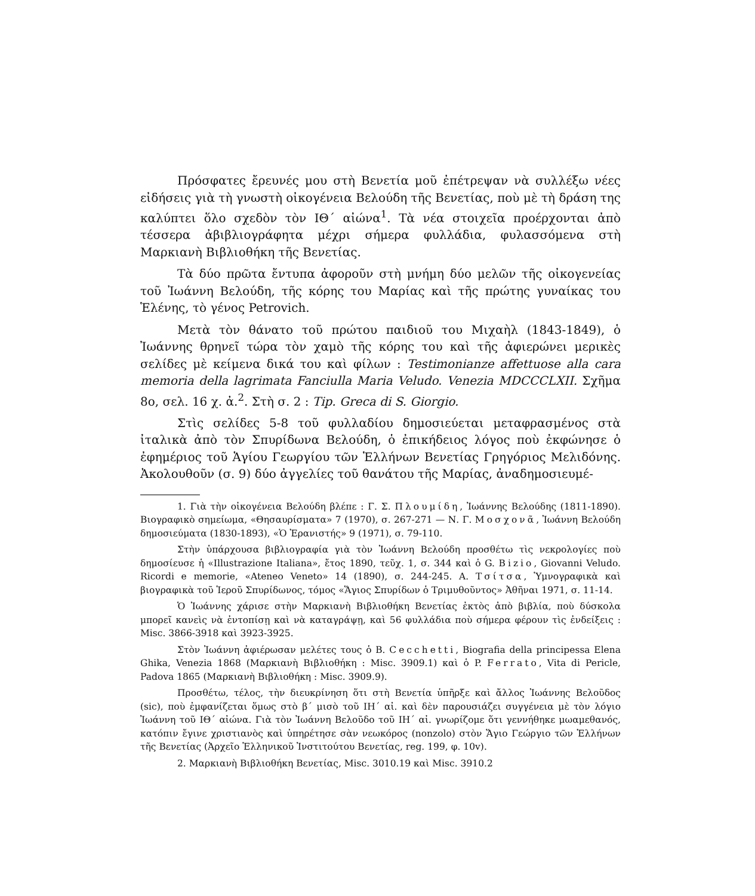Πρόσφατες ἔρευνές μου στὴ Βενετία μοῦ ἐπέτρεψαν νὰ συλλέξω νέες εἰδήσεις γιὰ τὴ γνωστὴ οἰκογένεια Βελούδη τῆς Βενετίας, ποὺ μὲ τὴ δράση της καλύπτει ὅλο σχεδὸν τὸν ΙΘ΄ αἰώνα<sup>1</sup>. Τὰ νέα στοιχεῖα προέρχονται ἀπὸ τέσσερα ἀβιβλιογράφητα μέχρι σήμερα φυλλάδια, φυλασσόμενα στὴ Μαρκιανὴ Βιβλιοθήκη τῆς Βενετίας.
Τὰ δύο πρῶτα ἔντυπα ἀφοροῦν στὴ μνήμη δύο μελῶν τῆς οἰκογενείας τοῦ Ἰωάννη Βελούδη, τῆς κόρης του Μαρίας καὶ τῆς πρώτης γυναίκας του Ἑλένης, τὸ γένος Petrovich.
Μετὰ τὸν θάνατο τοῦ πρώτου παιδιοῦ του Μιχαὴλ (1843-1849), ὁ Ἰωάννης θρηνεῖ τώρα τὸν χαμὸ τῆς κόρης του καὶ τῆς ἀφιερώνει μερικὲς σελίδες μὲ κείμενα δικά του καὶ φίλων : Testimonianze affettuose alla cara memoria della lagrimata Fanciulla Maria Veludo. Venezia MDCCCLXII. Σχῆμα 8ο, σελ. 16 χ. ἀ.<sup>2</sup>. Στὴ σ. 2 : Tip. Greca di S. Giorgio.
Στὶς σελίδες 5-8 τοῦ φυλλαδίου δημοσιεύεται μεταφρασμένος στὰ ἰταλικὰ ἀπὸ τὸν Σπυρίδωνα Βελούδη, ὁ ἐπικήδειος λόγος ποὺ ἐκφώνησε ὁ ἐφημέριος τοῦ Ἁγίου Γεωργίου τῶν Ἑλλήνων Βενετίας Γρηγόριος Μελιδόνης. Ἀκολουθοῦν (σ. 9) δύο ἀγγελίες τοῦ θανάτου τῆς Μαρίας, ἀναδημοσιευμέ-
1. Γιὰ τὴν οἰκογένεια Βελούδη βλέπε : Γ. Σ. Πλουμίδη, Ἰωάννης Βελούδης (1811-1890). Βιογραφικὸ σημείωμα, «Θησαυρίσματα» 7 (1970), σ. 267-271 — Ν. Γ. Μοσχονᾶ, Ἰωάννη Βελούδη δημοσιεύματα (1830-1893), «Ὁ Ἐρανιστής» 9 (1971), σ. 79-110.
Στὴν ὑπάρχουσα βιβλιογραφία γιὰ τὸν Ἰωάννη Βελούδη προσθέτω τὶς νεκρολογίες ποὺ δημοσίευσε ἡ «Illustrazione Italiana», ἔτος 1890, τεῦχ. 1, σ. 344 καὶ ὁ G. Bizio, Giovanni Veludo. Ricordi e memorie, «Ateneo Veneto» 14 (1890), σ. 244-245. Α. Τσίτσα, Ὑμνογραφικὰ καὶ βιογραφικὰ τοῦ Ἱεροῦ Σπυρίδωνος, τόμος «Ἅγιος Σπυρίδων ὁ Τριμυθοῦντος» Ἀθῆναι 1971, σ. 11-14.
Ὁ Ἰωάννης χάρισε στὴν Μαρκιανὴ Βιβλιοθήκη Βενετίας ἐκτὸς ἀπὸ βιβλία, ποὺ δύσκολα μπορεῖ κανεὶς νὰ ἐντοπίσῃ καὶ νὰ καταγράψῃ, καὶ 56 φυλλάδια ποὺ σήμερα φέρουν τὶς ἐνδείξεις : Misc. 3866-3918 καὶ 3923-3925.
Στὸν Ἰωάννη ἀφιέρωσαν μελέτες τους ὁ B. Cecchetti, Biografia della principessa Elena Ghika, Venezia 1868 (Μαρκιανὴ Βιβλιοθήκη : Misc. 3909.1) καὶ ὁ P. Ferrato, Vita di Pericle, Padova 1865 (Μαρκιανὴ Βιβλιοθήκη : Misc. 3909.9).
Προσθέτω, τέλος, τὴν διευκρίνηση ὅτι στὴ Βενετία ὑπῆρξε καὶ ἄλλος Ἰωάννης Βελοῦδος (sic), ποὺ ἐμφανίζεται ὅμως στὸ β΄ μισὸ τοῦ ΙΗ΄ αἰ. καὶ δὲν παρουσιάζει συγγένεια μὲ τὸν λόγιο Ἰωάννη τοῦ ΙΘ΄ αἰώνα. Γιὰ τὸν Ἰωάννη Βελοῦδο τοῦ ΙΗ΄ αἰ. γνωρίζομε ὅτι γεννήθηκε μωαμεθανός, κατόπιν ἔγινε χριστιανὸς καὶ ὑπηρέτησε σὰν νεωκόρος (nonzolo) στὸν Ἅγιο Γεώργιο τῶν Ἑλλήνων τῆς Βενετίας (Ἀρχεῖο Ἑλληνικοῦ Ἰνστιτούτου Βενετίας, reg. 199, φ. 10v).
2. Μαρκιανὴ Βιβλιοθήκη Βενετίας, Misc. 3010.19 καὶ Misc. 3910.2